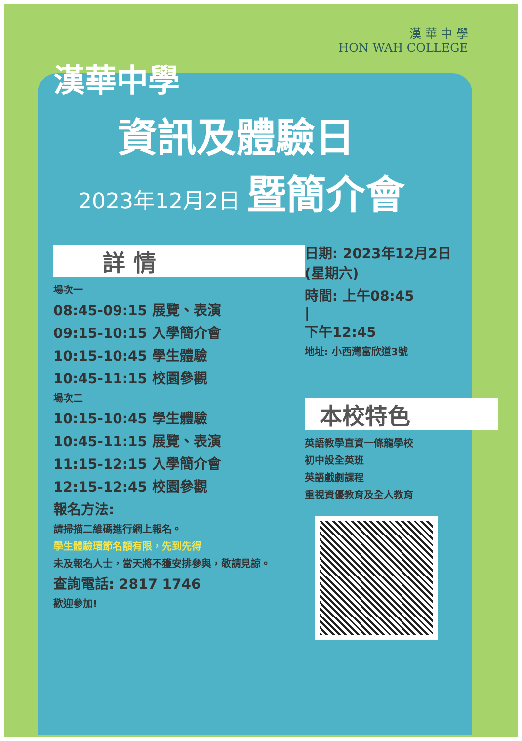漢 華 中 學
HON WAH COLLEGE
漢華中學
資訊及體驗日
2023年12月2日 暨簡介會
詳 情
場次一
08:45-09:15 展覽、表演
09:15-10:15 入學簡介會
10:15-10:45 學生體驗
10:45-11:15 校園參觀
場次二
10:15-10:45 學生體驗
10:45-11:15 展覽、表演
11:15-12:15 入學簡介會
12:15-12:45 校園參觀
報名方法:
請掃描二維碼進行網上報名。
學生體驗環節名額有限，先到先得
未及報名人士，當天將不獲安排參與，敬請見諒。
查詢電話: 2817 1746
歡迎參加!
日期: 2023年12月2日
(星期六)
時間: 上午08:45
|
下午12:45
地址: 小西灣富欣道3號
本校特色
英語教學直資一條龍學校
初中設全英班
英語戲劇課程
重視資優教育及全人教育